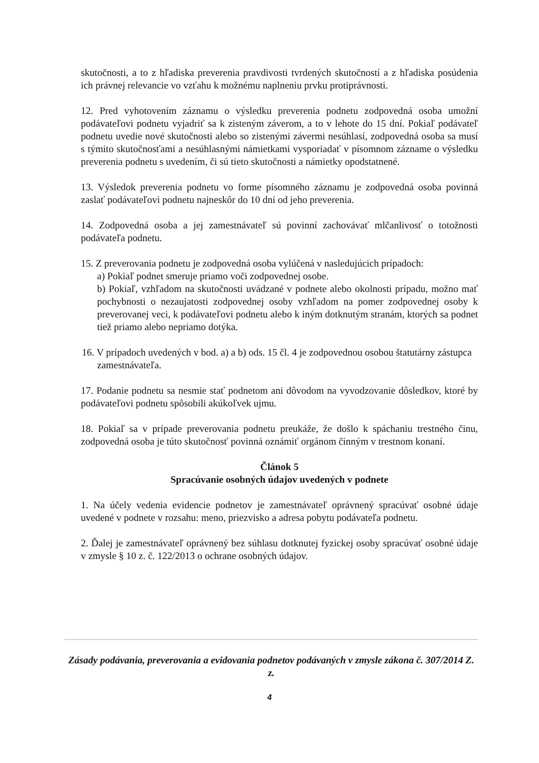skutočnosti, a to z hľadiska preverenia pravdivosti tvrdených skutočností a z hľadiska posúdenia ich právnej relevancie vo vzťahu k možnému naplneniu prvku protiprávnosti.
12. Pred vyhotovením záznamu o výsledku preverenia podnetu zodpovedná osoba umožní podávateľovi podnetu vyjadriť sa k zisteným záverom, a to v lehote do 15 dní. Pokiaľ podávateľ podnetu uvedie nové skutočnosti alebo so zistenými závermi nesúhlasí, zodpovedná osoba sa musí s týmito skutočnosťami a nesúhlasnými námietkami vysporiadať v písomnom zázname o výsledku preverenia podnetu s uvedením, či sú tieto skutočnosti a námietky opodstatnené.
13. Výsledok preverenia podnetu vo forme písomného záznamu je zodpovedná osoba povinná zaslať podávateľovi podnetu najneskôr do 10 dní od jeho preverenia.
14. Zodpovedná osoba a jej zamestnávateľ sú povinní zachovávať mlčanlivosť o totožnosti podávateľa podnetu.
15. Z preverovania podnetu je zodpovedná osoba vylúčená v nasledujúcich prípadoch:
a) Pokiaľ podnet smeruje priamo voči zodpovednej osobe.
b) Pokiaľ, vzhľadom na skutočnosti uvádzané v podnete alebo okolnosti prípadu, možno mať pochybnosti o nezaujatosti zodpovednej osoby vzhľadom na pomer zodpovednej osoby k preverovanej veci, k podávateľovi podnetu alebo k iným dotknutým stranám, ktorých sa podnet tiež priamo alebo nepriamo dotýka.
16. V prípadoch uvedených v bod. a) a b) ods. 15 čl. 4 je zodpovednou osobou štatutárny zástupca zamestnávateľa.
17. Podanie podnetu sa nesmie stať podnetom ani dôvodom na vyvodzovanie dôsledkov, ktoré by podávateľovi podnetu spôsobili akúkoľvek ujmu.
18. Pokiaľ sa v prípade preverovania podnetu preukáže, že došlo k spáchaniu trestného činu, zodpovedná osoba je túto skutočnosť povinná oznámiť orgánom činným v trestnom konaní.
Článok 5
Spracúvanie osobných údajov uvedených v podnete
1. Na účely vedenia evidencie podnetov je zamestnávateľ oprávnený spracúvať osobné údaje uvedené v podnete v rozsahu: meno, priezvisko a adresa pobytu podávateľa podnetu.
2. Ďalej je zamestnávateľ oprávnený bez súhlasu dotknutej fyzickej osoby spracúvať osobné údaje v zmysle § 10 z. č. 122/2013 o ochrane osobných údajov.
Zásady podávania, preverovania a evidovania podnetov podávaných v zmysle zákona č. 307/2014 Z. z.
4